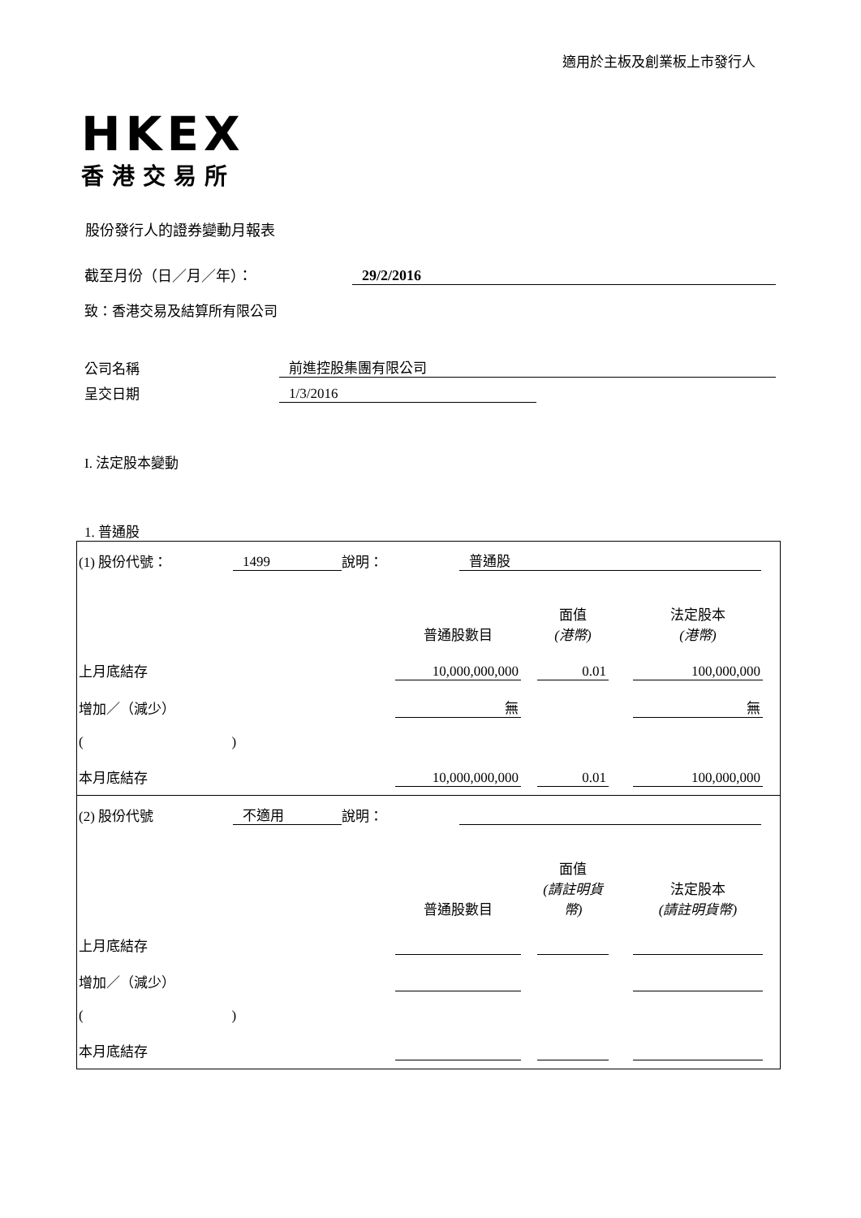適用於主板及創業板上市發行人
HKEX
香港交易所
股份發行人的證券變動月報表
截至月份（日／月／年）： 29/2/2016
致：香港交易及結算所有限公司
公司名稱 前進控股集團有限公司
呈交日期 1/3/2016
I. 法定股本變動
1. 普通股
| (1) 股份代號： 1499 說明： 普通股 普通股數目 面值 (港幣) 法定股本 (港幣) 上月底結存 10,000,000,000 0.01 100,000,000 增加／（減少） 無 無 ( ) 本月底結存 10,000,000,000 0.01 100,000,000 |
| (2) 股份代號 不適用 說明： 普通股數目 面值 (請註明貨幣) 法定股本 (請註明貨幣) 上月底結存 增加／（減少） ( ) 本月底結存 |